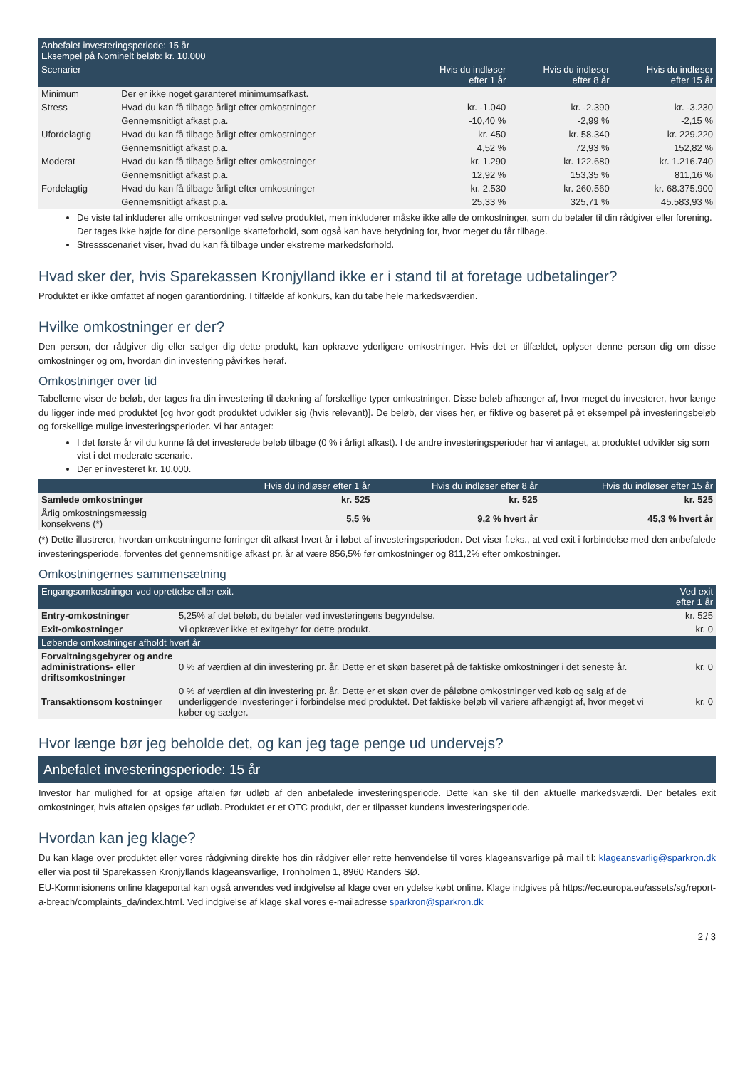| Anbefalet investeringsperiode: 15 år Eksempel på Nominelt beløb: kr. 10.000 | | | | |
| Scenarier | | Hvis du indløser efter 1 år | Hvis du indløser efter 8 år | Hvis du indløser efter 15 år |
| Minimum | Der er ikke noget garanteret minimumsafkast. | | | |
| Stress | Hvad du kan få tilbage årligt efter omkostninger | kr. -1.040 | kr. -2.390 | kr. -3.230 |
| | Gennemsnitligt afkast p.a. | -10,40 % | -2,99 % | -2,15 % |
| Ufordelagtig | Hvad du kan få tilbage årligt efter omkostninger | kr. 450 | kr. 58.340 | kr. 229.220 |
| | Gennemsnitligt afkast p.a. | 4,52 % | 72,93 % | 152,82 % |
| Moderat | Hvad du kan få tilbage årligt efter omkostninger | kr. 1.290 | kr. 122.680 | kr. 1.216.740 |
| | Gennemsnitligt afkast p.a. | 12,92 % | 153,35 % | 811,16 % |
| Fordelagtig | Hvad du kan få tilbage årligt efter omkostninger | kr. 2.530 | kr. 260.560 | kr. 68.375.900 |
| | Gennemsnitligt afkast p.a. | 25,33 % | 325,71 % | 45.583,93 % |
De viste tal inkluderer alle omkostninger ved selve produktet, men inkluderer måske ikke alle de omkostninger, som du betaler til din rådgiver eller forening. Der tages ikke højde for dine personlige skatteforhold, som også kan have betydning for, hvor meget du får tilbage.
Stressscenariet viser, hvad du kan få tilbage under ekstreme markedsforhold.
Hvad sker der, hvis Sparekassen Kronjylland ikke er i stand til at foretage udbetalinger?
Produktet er ikke omfattet af nogen garantiordning. I tilfælde af konkurs, kan du tabe hele markedsværdien.
Hvilke omkostninger er der?
Den person, der rådgiver dig eller sælger dig dette produkt, kan opkræve yderligere omkostninger. Hvis det er tilfældet, oplyser denne person dig om disse omkostninger og om, hvordan din investering påvirkes heraf.
Omkostninger over tid
Tabellerne viser de beløb, der tages fra din investering til dækning af forskellige typer omkostninger. Disse beløb afhænger af, hvor meget du investerer, hvor længe du ligger inde med produktet [og hvor godt produktet udvikler sig (hvis relevant)]. De beløb, der vises her, er fiktive og baseret på et eksempel på investeringsbeløb og forskellige mulige investeringsperioder. Vi har antaget:
I det første år vil du kunne få det investerede beløb tilbage (0 % i årligt afkast). I de andre investeringsperioder har vi antaget, at produktet udvikler sig som vist i det moderate scenarie.
Der er investeret kr. 10.000.
| | Hvis du indløser efter 1 år | Hvis du indløser efter 8 år | Hvis du indløser efter 15 år |
| --- | --- | --- | --- |
| Samlede omkostninger | kr. 525 | kr. 525 | kr. 525 |
| Årlig omkostningsmæssig konsekvens (*) | 5,5 % | 9,2 % hvert år | 45,3 % hvert år |
(*) Dette illustrerer, hvordan omkostningerne forringer dit afkast hvert år i løbet af investeringsperioden. Det viser f.eks., at ved exit i forbindelse med den anbefalede investeringsperiode, forventes det gennemsnitlige afkast pr. år at være 856,5% før omkostninger og 811,2% efter omkostninger.
Omkostningernes sammensætning
| Engangsomkostninger ved oprettelse eller exit. | | Ved exit efter 1 år |
| Entry-omkostninger | 5,25% af det beløb, du betaler ved investeringens begyndelse. | kr. 525 |
| Exit-omkostninger | Vi opkræver ikke et exitgebyr for dette produkt. | kr. 0 |
| Løbende omkostninger afholdt hvert år | | |
| Forvaltningsgebyrer og andre administrations- eller driftsomkostninger | 0 % af værdien af din investering pr. år. Dette er et skøn baseret på de faktiske omkostninger i det seneste år. | kr. 0 |
| Transaktionsom kostninger | 0 % af værdien af din investering pr. år. Dette er et skøn over de påløbne omkostninger ved køb og salg af de underliggende investeringer i forbindelse med produktet. Det faktiske beløb vil variere afhængigt af, hvor meget vi køber og sælger. | kr. 0 |
Hvor længe bør jeg beholde det, og kan jeg tage penge ud undervejs?
Anbefalet investeringsperiode: 15 år
Investor har mulighed for at opsige aftalen før udløb af den anbefalede investeringsperiode. Dette kan ske til den aktuelle markedsværdi. Der betales exit omkostninger, hvis aftalen opsiges før udløb. Produktet er et OTC produkt, der er tilpasset kundens investeringsperiode.
Hvordan kan jeg klage?
Du kan klage over produktet eller vores rådgivning direkte hos din rådgiver eller rette henvendelse til vores klageansvarlige på mail til: klageansvarlig@sparkron.dk eller via post til Sparekassen Kronjyllands klageansvarlige, Tronholmen 1, 8960 Randers SØ.
EU-Kommisionens online klageportal kan også anvendes ved indgivelse af klage over en ydelse købt online. Klage indgives på https://ec.europa.eu/assets/sg/report-a-breach/complaints_da/index.html. Ved indgivelse af klage skal vores e-mailadresse sparkron@sparkron.dk
2 / 3